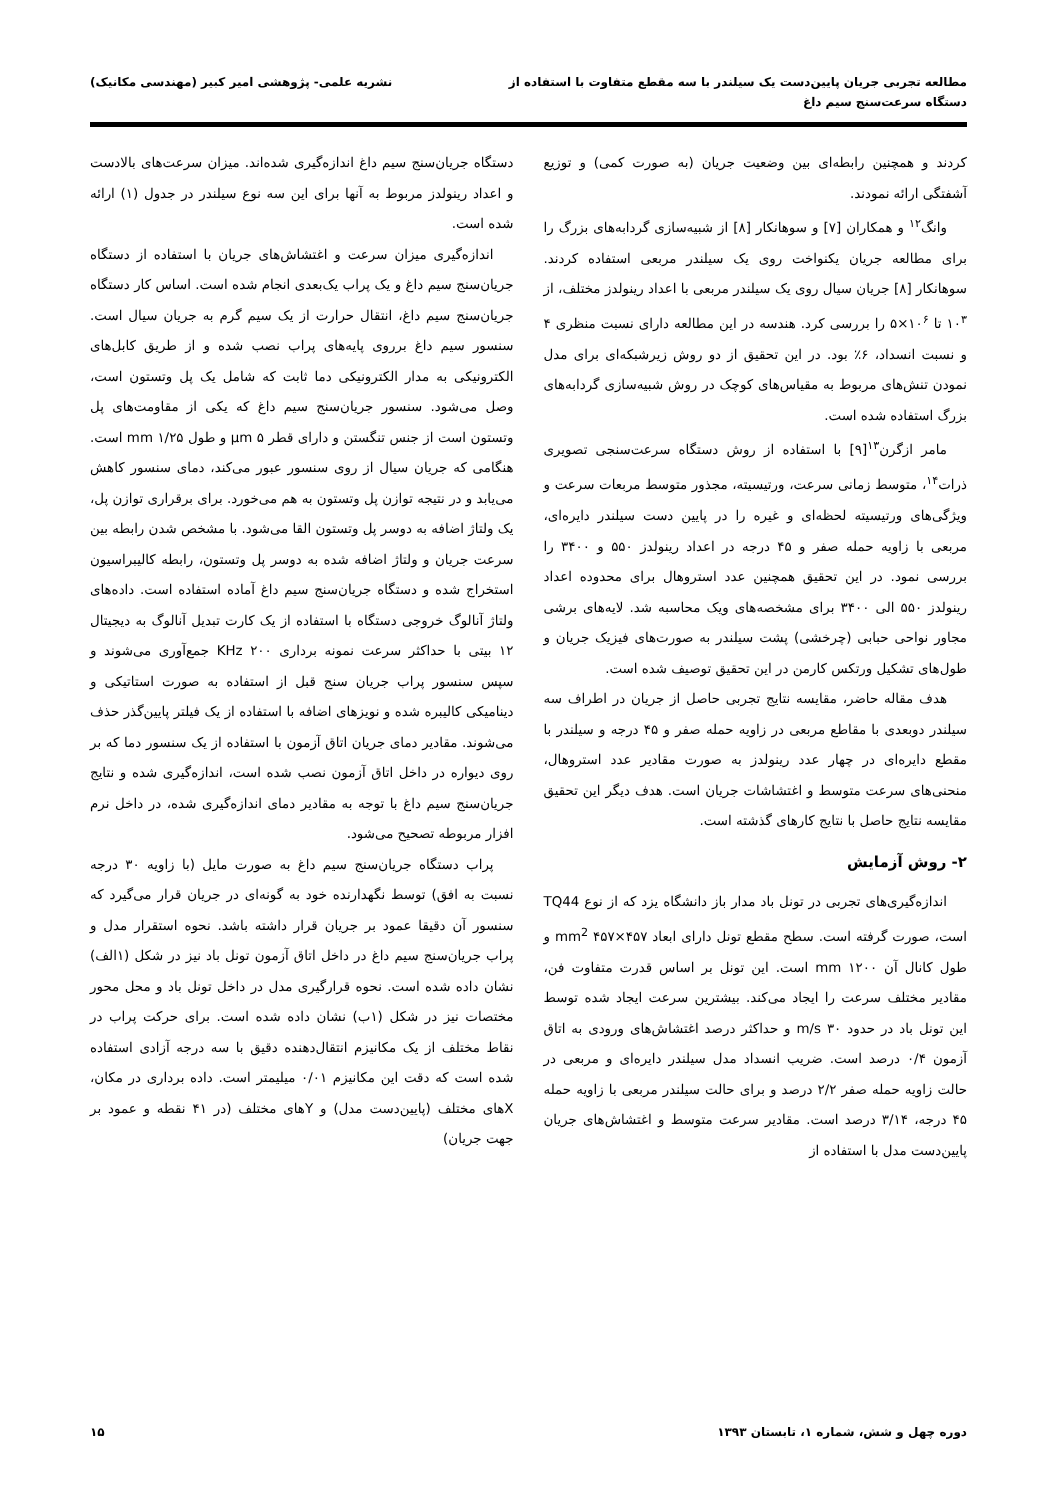مطالعه تجربی جریان پایین‌دست یک سیلندر با سه مقطع متفاوت با استفاده از
دستگاه سرعت‌سنج سیم داغ
نشریه علمی- پژوهشی امیر کبیر (مهندسی مکانیک)
کردند و همچنین رابطه‌ای بین وضعیت جریان (به صورت کمی) و توزیع آشفتگی ارائه نمودند.
وانگ<sup>۱۲</sup> و همکاران [۷] و سوهانکار [۸] از شبیه‌سازی گردابه‌های بزرگ را برای مطالعه جریان یکنواخت روی یک سیلندر مربعی استفاده کردند. سوهانکار [۸] جریان سیال روی یک سیلندر مربعی با اعداد رینولدز مختلف، از ۱۰<sup>۳</sup> تا ۱۰<sup>۶</sup>×۵ را بررسی کرد. هندسه در این مطالعه دارای نسبت منظری ۴ و نسبت انسداد، ۶٪ بود. در این تحقیق از دو روش زیرشبکه‌ای برای مدل نمودن تنش‌های مربوط به مقیاس‌های کوچک در روش شبیه‌سازی گردابه‌های بزرگ استفاده شده است.
مامر ازگرن<sup>۱۳</sup>[۹] با استفاده از روش دستگاه سرعت‌سنجی تصویری ذرات<sup>۱۴</sup>، متوسط زمانی سرعت، ورتیسیته، مجذور متوسط مربعات سرعت و ویژگی‌های ورتیسیته لحظه‌ای و غیره را در پایین دست سیلندر دایره‌ای، مربعی با زاویه حمله صفر و ۴۵ درجه در اعداد رینولدز ۵۵۰ و ۳۴۰۰ را بررسی نمود. در این تحقیق همچنین عدد استروهال برای محدوده اعداد رینولدز ۵۵۰ الی ۳۴۰۰ برای مشخصه‌های ویک محاسبه شد. لایه‌های برشی مجاور نواحی حبابی (چرخشی) پشت سیلندر به صورت‌های فیزیک جریان و طول‌های تشکیل ورتکس کارمن در این تحقیق توصیف شده است.
هدف مقاله حاضر، مقایسه نتایج تجربی حاصل از جریان در اطراف سه سیلندر دوبعدی با مقاطع مربعی در زاویه حمله صفر و ۴۵ درجه و سیلندر با مقطع دایره‌ای در چهار عدد رینولدز به صورت مقادیر عدد استروهال، منحنی‌های سرعت متوسط و اغتشاشات جریان است. هدف دیگر این تحقیق مقایسه نتایج حاصل با نتایج کارهای گذشته است.
۲- روش آزمایش
اندازه‌گیری‌های تجربی در تونل باد مدار باز دانشگاه یزد که از نوع TQ44 است، صورت گرفته است. سطح مقطع تونل دارای ابعاد mm<sup>2</sup> ۴۵۷×۴۵۷ و طول کانال آن mm ۱۲۰۰ است. این تونل بر اساس قدرت متفاوت فن، مقادیر مختلف سرعت را ایجاد می‌کند. بیشترین سرعت ایجاد شده توسط این تونل باد در حدود m/s ۳۰ و حداکثر درصد اغتشاش‌های ورودی به اتاق آزمون ۰/۴ درصد است. ضریب انسداد مدل سیلندر دایره‌ای و مربعی در حالت زاویه حمله صفر ۲/۲ درصد و برای حالت سیلندر مربعی با زاویه حمله ۴۵ درجه، ۳/۱۴ درصد است. مقادیر سرعت متوسط و اغتشاش‌های جریان پایین‌دست مدل با استفاده از
دستگاه جریان‌سنج سیم داغ اندازه‌گیری شده‌اند. میزان سرعت‌های بالادست و اعداد رینولدز مربوط به آنها برای این سه نوع سیلندر در جدول (۱) ارائه شده است.
اندازه‌گیری میزان سرعت و اغتشاش‌های جریان با استفاده از دستگاه جریان‌سنج سیم داغ و یک پراب یک‌بعدی انجام شده است. اساس کار دستگاه جریان‌سنج سیم داغ، انتقال حرارت از یک سیم گرم به جریان سیال است. سنسور سیم داغ برروی پایه‌های پراب نصب شده و از طریق کابل‌های الکترونیکی به مدار الکترونیکی دما ثابت که شامل یک پل وتستون است، وصل می‌شود. سنسور جریان‌سنج سیم داغ که یکی از مقاومت‌های پل وتستون است از جنس تنگستن و دارای قطر μm ۵ و طول mm ۱/۲۵ است. هنگامی که جریان سیال از روی سنسور عبور می‌کند، دمای سنسور کاهش می‌یابد و در نتیجه توازن پل وتستون به هم می‌خورد. برای برقراری توازن پل، یک ولتاژ اضافه به دوسر پل وتستون القا می‌شود. با مشخص شدن رابطه بین سرعت جریان و ولتاژ اضافه شده به دوسر پل وتستون، رابطه کالیبراسیون استخراج شده و دستگاه جریان‌سنج سیم داغ آماده استفاده است. داده‌های ولتاژ آنالوگ خروجی دستگاه با استفاده از یک کارت تبدیل آنالوگ به دیجیتال ۱۲ بیتی با حداکثر سرعت نمونه برداری KHz ۲۰۰ جمع‌آوری می‌شوند و سپس سنسور پراب جریان سنج قبل از استفاده به صورت استاتیکی و دینامیکی کالیبره شده و نویزهای اضافه با استفاده از یک فیلتر پایین‌گذر حذف می‌شوند. مقادیر دمای جریان اتاق آزمون با استفاده از یک سنسور دما که بر روی دیواره در داخل اتاق آزمون نصب شده است، اندازه‌گیری شده و نتایج جریان‌سنج سیم داغ با توجه به مقادیر دمای اندازه‌گیری شده، در داخل نرم افزار مربوطه تصحیح می‌شود.
پراب دستگاه جریان‌سنج سیم داغ به صورت مایل (با زاویه ۳۰ درجه نسبت به افق) توسط نگهدارنده خود به گونه‌ای در جریان قرار می‌گیرد که سنسور آن دقیقا عمود بر جریان قرار داشته باشد. نحوه استقرار مدل و پراب جریان‌سنج سیم داغ در داخل اتاق آزمون تونل باد نیز در شکل (۱الف) نشان داده شده است. نحوه قرارگیری مدل در داخل تونل باد و محل محور مختصات نیز در شکل (۱ب) نشان داده شده است. برای حرکت پراب در نقاط مختلف از یک مکانیزم انتقال‌دهنده دقیق با سه درجه آزادی استفاده شده است که دقت این مکانیزم ۰/۰۱ میلیمتر است. داده برداری در مکان، Xهای مختلف (پایین‌دست مدل) و Yهای مختلف (در ۴۱ نقطه و عمود بر جهت جریان)
دوره چهل و شش، شماره ۱، تابستان ۱۳۹۳
۱۵